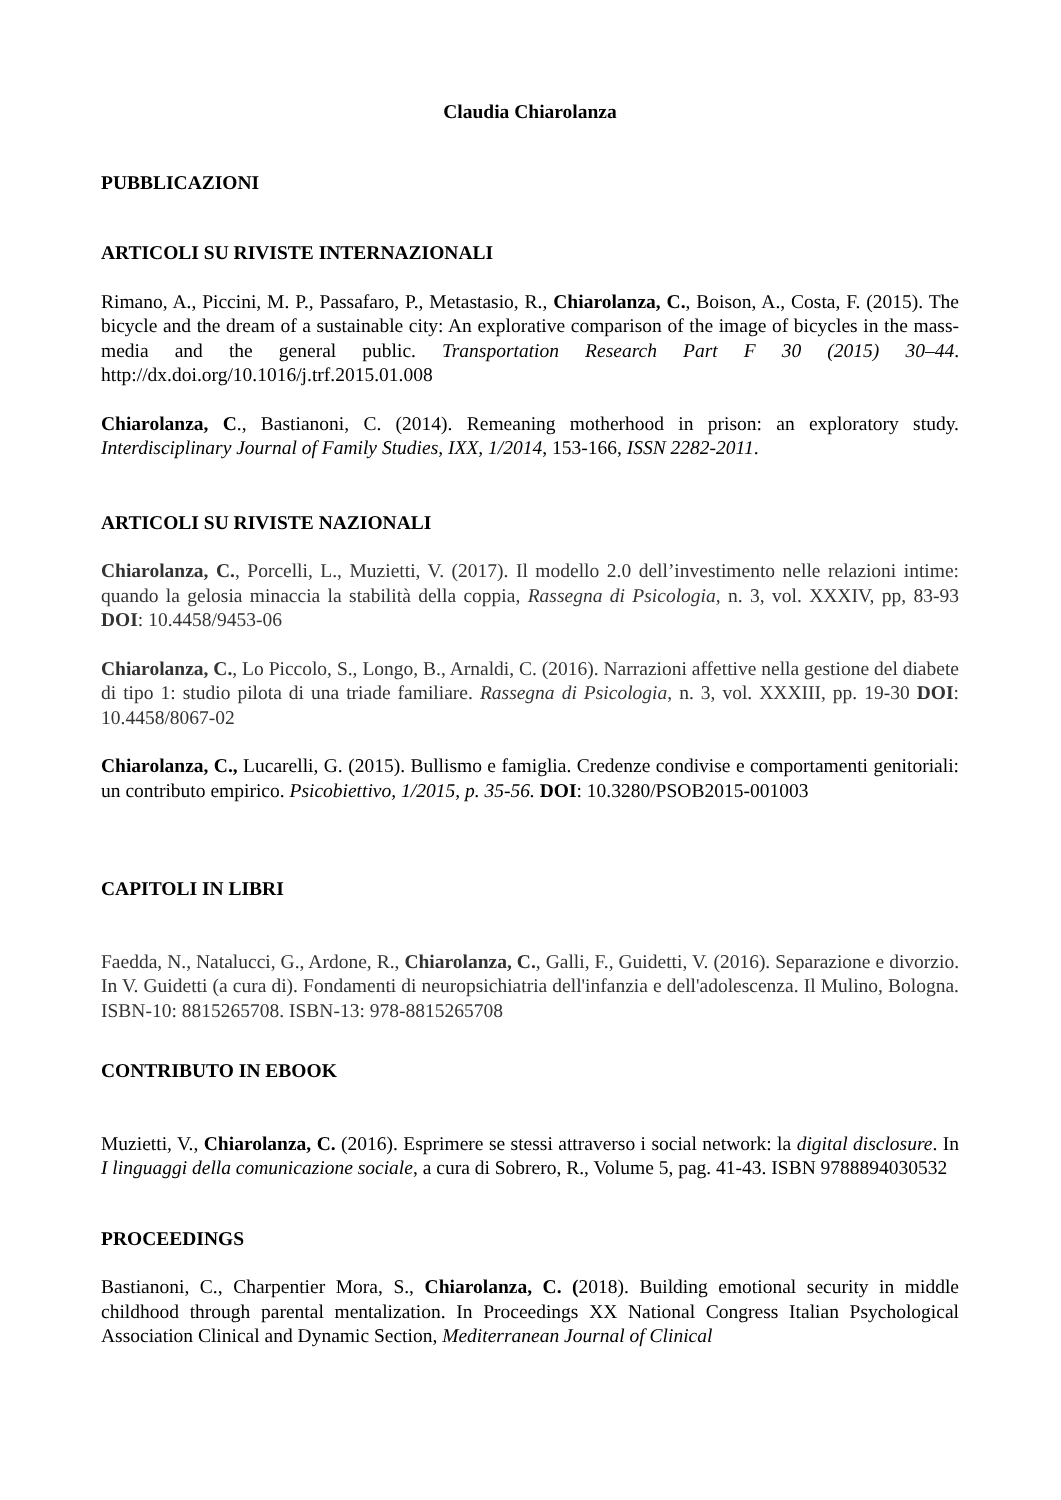Claudia Chiarolanza
PUBBLICAZIONI
ARTICOLI SU RIVISTE INTERNAZIONALI
Rimano, A., Piccini, M. P., Passafaro, P., Metastasio, R., Chiarolanza, C., Boison, A., Costa, F. (2015). The bicycle and the dream of a sustainable city: An explorative comparison of the image of bicycles in the mass-media and the general public. Transportation Research Part F 30 (2015) 30–44. http://dx.doi.org/10.1016/j.trf.2015.01.008
Chiarolanza, C., Bastianoni, C. (2014). Remeaning motherhood in prison: an exploratory study. Interdisciplinary Journal of Family Studies, IXX, 1/2014, 153-166, ISSN 2282-2011.
ARTICOLI SU RIVISTE NAZIONALI
Chiarolanza, C., Porcelli, L., Muzietti, V. (2017). Il modello 2.0 dell’investimento nelle relazioni intime: quando la gelosia minaccia la stabilità della coppia, Rassegna di Psicologia, n. 3, vol. XXXIV, pp, 83-93 DOI: 10.4458/9453-06
Chiarolanza, C., Lo Piccolo, S., Longo, B., Arnaldi, C. (2016). Narrazioni affettive nella gestione del diabete di tipo 1: studio pilota di una triade familiare. Rassegna di Psicologia, n. 3, vol. XXXIII, pp. 19-30 DOI: 10.4458/8067-02
Chiarolanza, C., Lucarelli, G. (2015). Bullismo e famiglia. Credenze condivise e comportamenti genitoriali: un contributo empirico. Psicobiettivo, 1/2015, p. 35-56. DOI: 10.3280/PSOB2015-001003
CAPITOLI IN LIBRI
Faedda, N., Natalucci, G., Ardone, R., Chiarolanza, C., Galli, F., Guidetti, V. (2016). Separazione e divorzio. In V. Guidetti (a cura di). Fondamenti di neuropsichiatria dell'infanzia e dell'adolescenza. Il Mulino, Bologna. ISBN-10: 8815265708. ISBN-13: 978-8815265708
CONTRIBUTO IN EBOOK
Muzietti, V., Chiarolanza, C. (2016). Esprimere se stessi attraverso i social network: la digital disclosure. In I linguaggi della comunicazione sociale, a cura di Sobrero, R., Volume 5, pag. 41-43. ISBN 9788894030532
PROCEEDINGS
Bastianoni, C., Charpentier Mora, S., Chiarolanza, C. (2018). Building emotional security in middle childhood through parental mentalization. In Proceedings XX National Congress Italian Psychological Association Clinical and Dynamic Section, Mediterranean Journal of Clinical